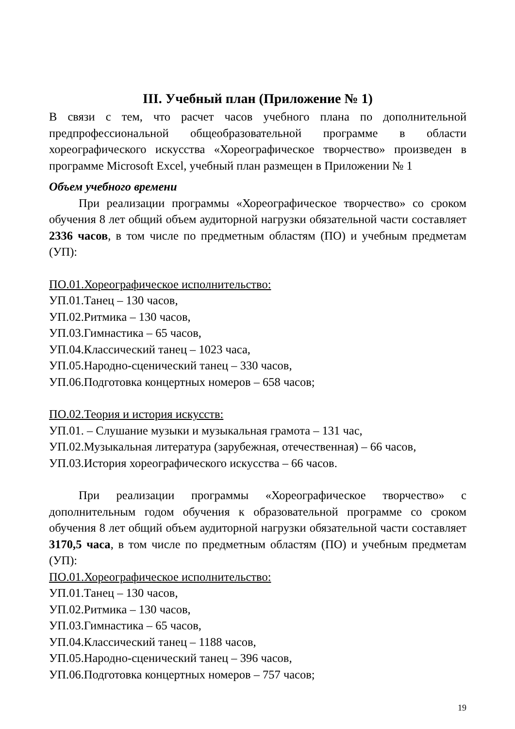III. Учебный план (Приложение № 1)
В связи с тем, что расчет часов учебного плана по дополнительной предпрофессиональной общеобразовательной программе в области хореографического искусства «Хореографическое творчество» произведен в программе Microsoft Excel, учебный план размещен в Приложении № 1
Объем учебного времени
При реализации программы «Хореографическое творчество» со сроком обучения 8 лет общий объем аудиторной нагрузки обязательной части составляет 2336 часов, в том числе по предметным областям (ПО) и учебным предметам (УП):
ПО.01.Хореографическое исполнительство:
УП.01.Танец – 130 часов,
УП.02.Ритмика – 130 часов,
УП.03.Гимнастика – 65 часов,
УП.04.Классический танец – 1023 часа,
УП.05.Народно-сценический танец – 330 часов,
УП.06.Подготовка концертных номеров – 658 часов;
ПО.02.Теория и история искусств:
УП.01. – Слушание музыки и музыкальная грамота – 131 час,
УП.02.Музыкальная литература (зарубежная, отечественная) – 66 часов,
УП.03.История хореографического искусства – 66 часов.
При реализации программы «Хореографическое творчество» с дополнительным годом обучения к образовательной программе со сроком обучения 8 лет общий объем аудиторной нагрузки обязательной части составляет 3170,5 часа, в том числе по предметным областям (ПО) и учебным предметам (УП):
ПО.01.Хореографическое исполнительство:
УП.01.Танец – 130 часов,
УП.02.Ритмика – 130 часов,
УП.03.Гимнастика – 65 часов,
УП.04.Классический танец – 1188 часов,
УП.05.Народно-сценический танец – 396 часов,
УП.06.Подготовка концертных номеров – 757 часов;
19